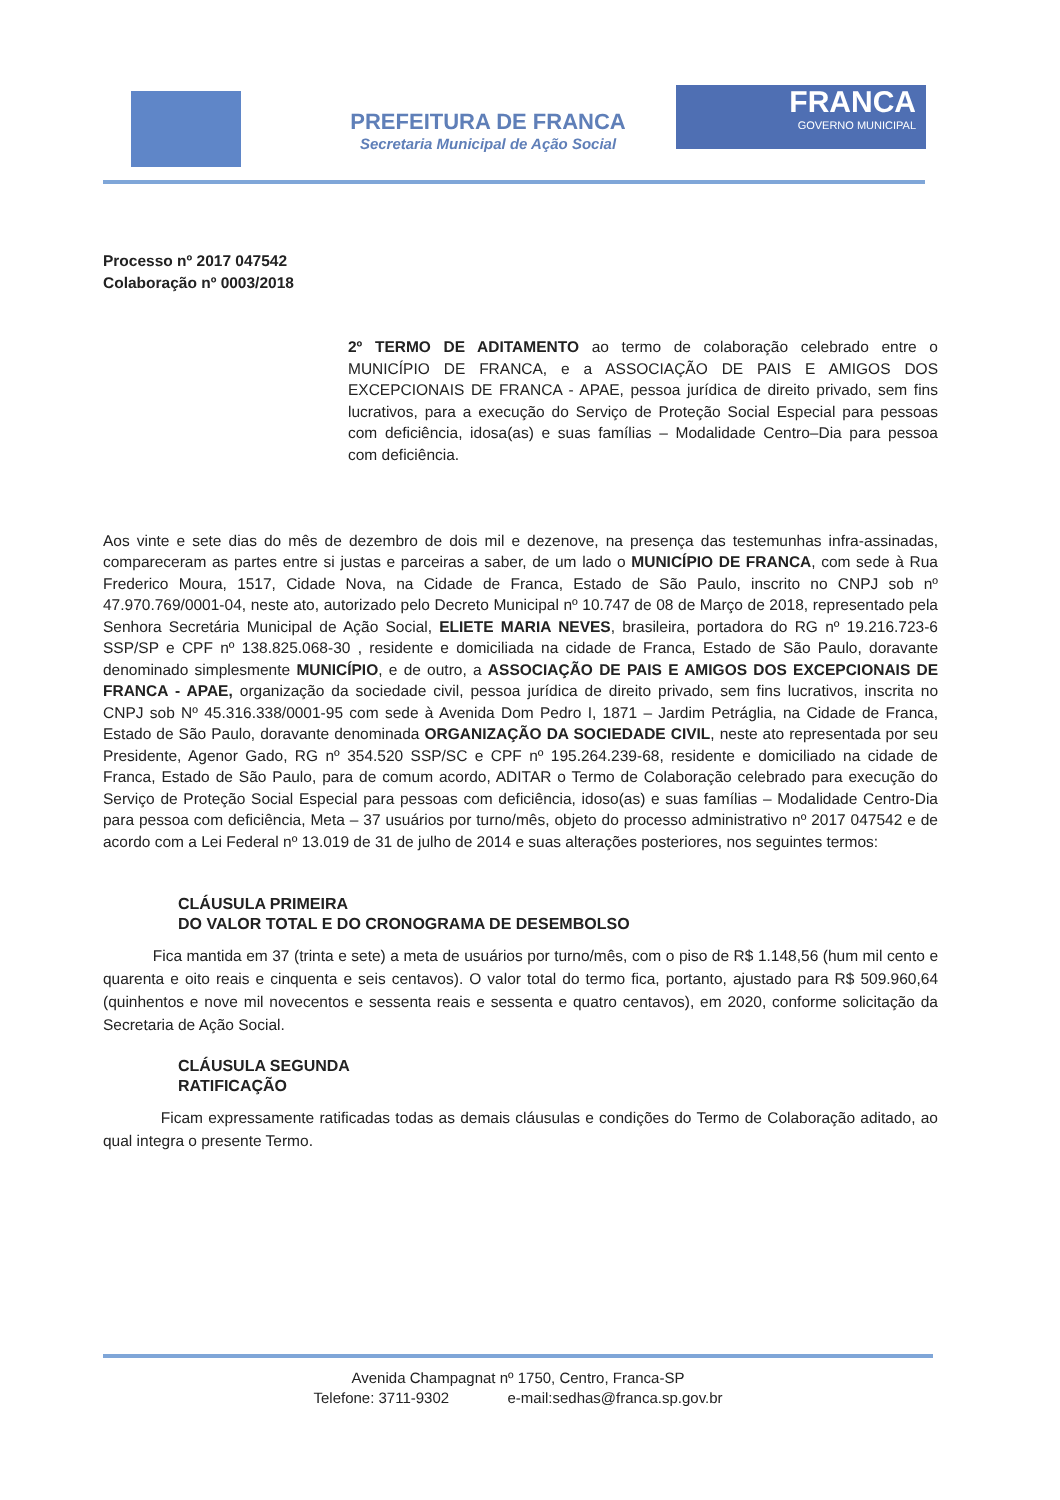PREFEITURA DE FRANCA
Secretaria Municipal de Ação Social
FRANCA
GOVERNO MUNICIPAL
Processo nº 2017 047542
Colaboração nº 0003/2018
2º TERMO DE ADITAMENTO ao termo de colaboração celebrado entre o MUNICÍPIO DE FRANCA, e a ASSOCIAÇÃO DE PAIS E AMIGOS DOS EXCEPCIONAIS DE FRANCA - APAE, pessoa jurídica de direito privado, sem fins lucrativos, para a execução do Serviço de Proteção Social Especial para pessoas com deficiência, idosa(as) e suas famílias – Modalidade Centro–Dia para pessoa com deficiência.
Aos vinte e sete dias do mês de dezembro de dois mil e dezenove, na presença das testemunhas infra-assinadas, compareceram as partes entre si justas e parceiras a saber, de um lado o MUNICÍPIO DE FRANCA, com sede à Rua Frederico Moura, 1517, Cidade Nova, na Cidade de Franca, Estado de São Paulo, inscrito no CNPJ sob nº 47.970.769/0001-04, neste ato, autorizado pelo Decreto Municipal nº 10.747 de 08 de Março de 2018, representado pela Senhora Secretária Municipal de Ação Social, ELIETE MARIA NEVES, brasileira, portadora do RG nº 19.216.723-6 SSP/SP e CPF nº 138.825.068-30 , residente e domiciliada na cidade de Franca, Estado de São Paulo, doravante denominado simplesmente MUNICÍPIO, e de outro, a ASSOCIAÇÃO DE PAIS E AMIGOS DOS EXCEPCIONAIS DE FRANCA - APAE, organização da sociedade civil, pessoa jurídica de direito privado, sem fins lucrativos, inscrita no CNPJ sob Nº 45.316.338/0001-95 com sede à Avenida Dom Pedro I, 1871 – Jardim Petráglia, na Cidade de Franca, Estado de São Paulo, doravante denominada ORGANIZAÇÃO DA SOCIEDADE CIVIL, neste ato representada por seu Presidente, Agenor Gado, RG nº 354.520 SSP/SC e CPF nº 195.264.239-68, residente e domiciliado na cidade de Franca, Estado de São Paulo, para de comum acordo, ADITAR o Termo de Colaboração celebrado para execução do Serviço de Proteção Social Especial para pessoas com deficiência, idoso(as) e suas famílias – Modalidade Centro-Dia para pessoa com deficiência, Meta – 37 usuários por turno/mês, objeto do processo administrativo nº 2017 047542 e de acordo com a Lei Federal nº 13.019 de 31 de julho de 2014 e suas alterações posteriores, nos seguintes termos:
CLÁUSULA PRIMEIRA
DO VALOR TOTAL E DO CRONOGRAMA DE DESEMBOLSO
Fica mantida em 37 (trinta e sete) a meta de usuários por turno/mês, com o piso de R$ 1.148,56 (hum mil cento e quarenta e oito reais e cinquenta e seis centavos). O valor total do termo fica, portanto, ajustado para R$ 509.960,64 (quinhentos e nove mil novecentos e sessenta reais e sessenta e quatro centavos), em 2020, conforme solicitação da Secretaria de Ação Social.
CLÁUSULA SEGUNDA
RATIFICAÇÃO
Ficam expressamente ratificadas todas as demais cláusulas e condições do Termo de Colaboração aditado, ao qual integra o presente Termo.
Avenida Champagnat nº 1750, Centro, Franca-SP
Telefone: 3711-9302 e-mail:sedhas@franca.sp.gov.br